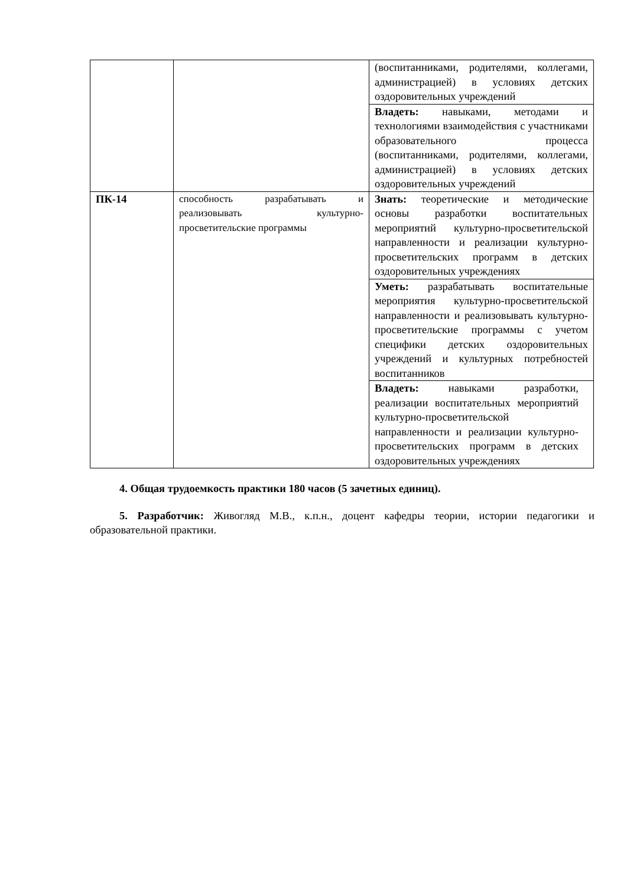| | | (воспитанниками, родителями, коллегами, администрацией) в условиях детских оздоровительных учреждений |
| | | Владеть: навыками, методами и технологиями взаимодействия с участниками образовательного процесса (воспитанниками, родителями, коллегами, администрацией) в условиях детских оздоровительных учреждений |
| ПК-14 | способность разрабатывать и реализовывать культурно-просветительские программы | Знать: теоретические и методические основы разработки воспитательных мероприятий культурно-просветительской направленности и реализации культурно-просветительских программ в детских оздоровительных учреждениях |
| | | Уметь: разрабатывать воспитательные мероприятия культурно-просветительской направленности и реализовывать культурно-просветительские программы с учетом специфики детских оздоровительных учреждений и культурных потребностей воспитанников |
| | | Владеть: навыками разработки, реализации воспитательных мероприятий культурно-просветительской направленности и реализации культурно-просветительских программ в детских оздоровительных учреждениях |
4. Общая трудоемкость практики 180 часов (5 зачетных единиц).
5. Разработчик: Живогляд М.В., к.п.н., доцент кафедры теории, истории педагогики и образовательной практики.